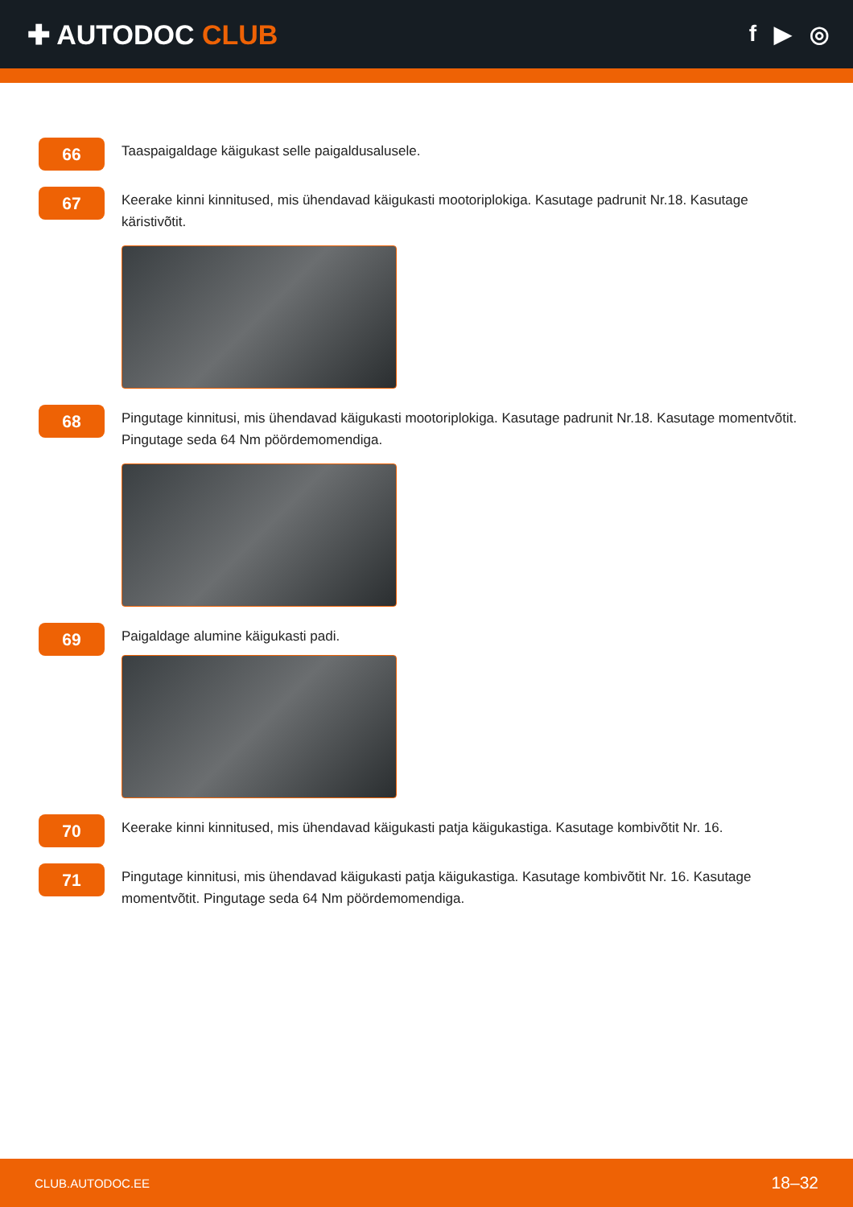✚ AUTODOC CLUB
f ▶ ◎
66
Taaspaigaldage käigukast selle paigaldusalusele.
67
Keerake kinni kinnitused, mis ühendavad käigukasti mootoriplokiga. Kasutage padrunit Nr.18. Kasutage käristivõtit.
68
Pingutage kinnitusi, mis ühendavad käigukasti mootoriplokiga. Kasutage padrunit Nr.18. Kasutage momentvõtit. Pingutage seda 64 Nm pöördemomendiga.
69
Paigaldage alumine käigukasti padi.
70
Keerake kinni kinnitused, mis ühendavad käigukasti patja käigukastiga. Kasutage kombivõtit Nr. 16.
71
Pingutage kinnitusi, mis ühendavad käigukasti patja käigukastiga. Kasutage kombivõtit Nr. 16. Kasutage momentvõtit. Pingutage seda 64 Nm pöördemomendiga.
CLUB.AUTODOC.EE 18–32